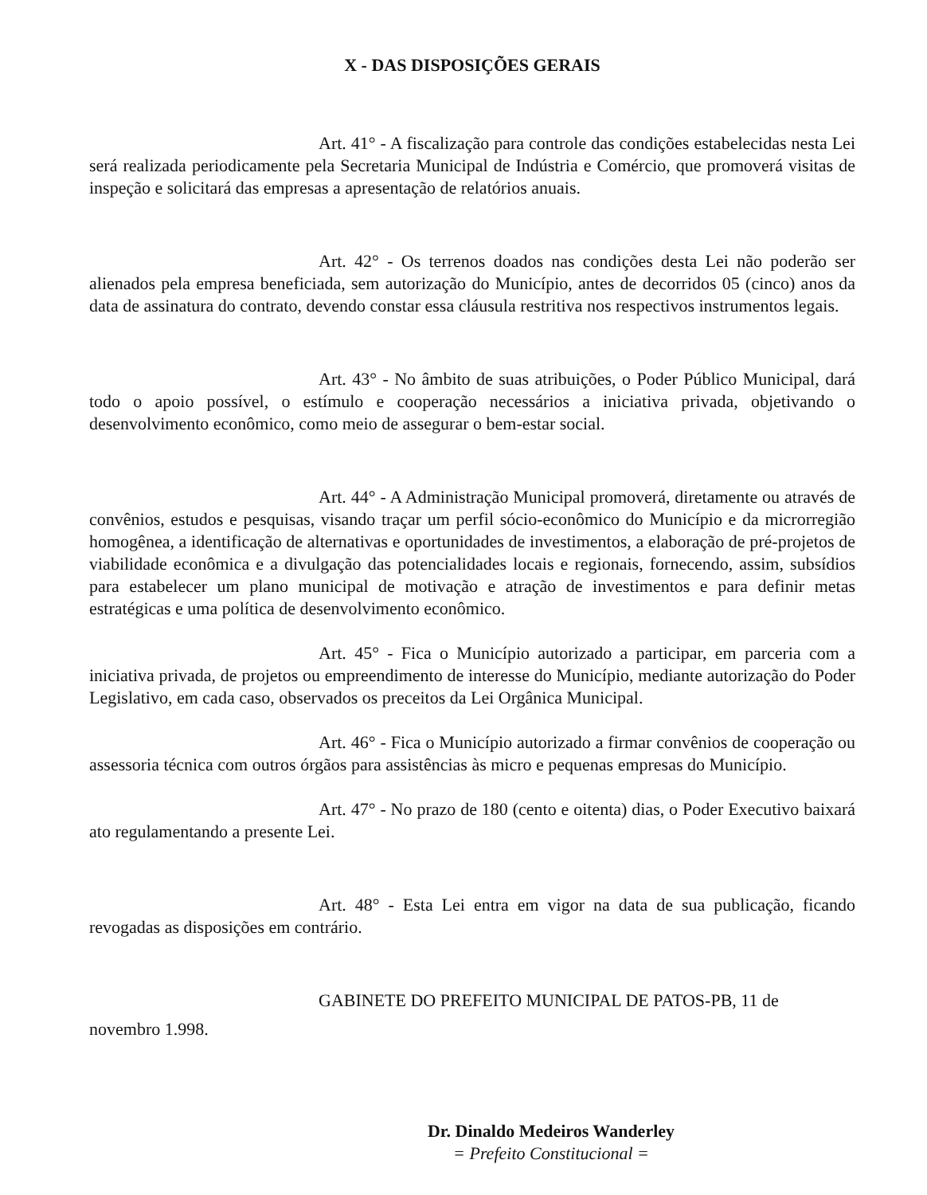X - DAS DISPOSIÇÕES GERAIS
Art. 41° - A fiscalização para controle das condições estabelecidas nesta Lei será realizada periodicamente pela Secretaria Municipal de Indústria e Comércio, que promoverá visitas de inspeção e solicitará das empresas a apresentação de relatórios anuais.
Art. 42° - Os terrenos doados nas condições desta Lei não poderão ser alienados pela empresa beneficiada, sem autorização do Município, antes de decorridos 05 (cinco) anos da data de assinatura do contrato, devendo constar essa cláusula restritiva nos respectivos instrumentos legais.
Art. 43° - No âmbito de suas atribuições, o Poder Público Municipal, dará todo o apoio possível, o estímulo e cooperação necessários a iniciativa privada, objetivando o desenvolvimento econômico, como meio de assegurar o bem-estar social.
Art. 44° - A Administração Municipal promoverá, diretamente ou através de convênios, estudos e pesquisas, visando traçar um perfil sócio-econômico do Município e da microrregião homogênea, a identificação de alternativas e oportunidades de investimentos, a elaboração de pré-projetos de viabilidade econômica e a divulgação das potencialidades locais e regionais, fornecendo, assim, subsídios para estabelecer um plano municipal de motivação e atração de investimentos e para definir metas estratégicas e uma política de desenvolvimento econômico.
Art. 45° - Fica o Município autorizado a participar, em parceria com a iniciativa privada, de projetos ou empreendimento de interesse do Município, mediante autorização do Poder Legislativo, em cada caso, observados os preceitos da Lei Orgânica Municipal.
Art. 46° - Fica o Município autorizado a firmar convênios de cooperação ou assessoria técnica com outros órgãos para assistências às micro e pequenas empresas do Município.
Art. 47° - No prazo de 180 (cento e oitenta) dias, o Poder Executivo baixará ato regulamentando a presente Lei.
Art. 48° - Esta Lei entra em vigor na data de sua publicação, ficando revogadas as disposições em contrário.
GABINETE DO PREFEITO MUNICIPAL DE PATOS-PB, 11 de
novembro 1.998.
Dr. Dinaldo Medeiros Wanderley
= Prefeito Constitucional =